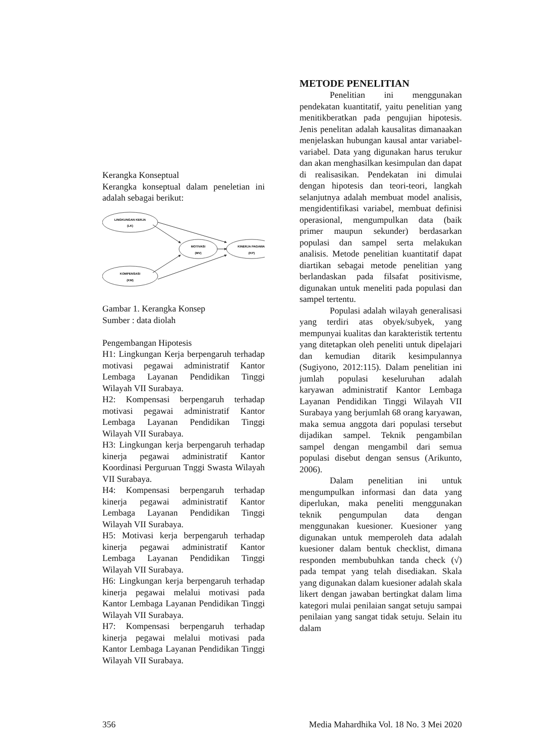Kerangka Konseptual
Kerangka konseptual dalam peneletian ini adalah sebagai berikut:
LINGKUNGAN KERJA
(LK)
MOTIVASI
(MV)
KINERJA PAGAWAI
(KP)
KOMPENSASI
(KM)
Gambar 1. Kerangka Konsep
Sumber : data diolah
Pengembangan Hipotesis
H1: Lingkungan Kerja berpengaruh terhadap motivasi pegawai administratif Kantor Lembaga Layanan Pendidikan Tinggi Wilayah VII Surabaya.
H2: Kompensasi berpengaruh terhadap motivasi pegawai administratif Kantor Lembaga Layanan Pendidikan Tinggi Wilayah VII Surabaya.
H3: Lingkungan kerja berpengaruh terhadap kinerja pegawai administratif Kantor Koordinasi Perguruan Tnggi Swasta Wilayah VII Surabaya.
H4: Kompensasi berpengaruh terhadap kinerja pegawai administratif Kantor Lembaga Layanan Pendidikan Tinggi Wilayah VII Surabaya.
H5: Motivasi kerja berpengaruh terhadap kinerja pegawai administratif Kantor Lembaga Layanan Pendidikan Tinggi Wilayah VII Surabaya.
H6: Lingkungan kerja berpengaruh terhadap kinerja pegawai melalui motivasi pada Kantor Lembaga Layanan Pendidikan Tinggi Wilayah VII Surabaya.
H7: Kompensasi berpengaruh terhadap kinerja pegawai melalui motivasi pada Kantor Lembaga Layanan Pendidikan Tinggi Wilayah VII Surabaya.
METODE PENELITIAN
Penelitian ini menggunakan pendekatan kuantitatif, yaitu penelitian yang menitikberatkan pada pengujian hipotesis. Jenis penelitan adalah kausalitas dimanaakan menjelaskan hubungan kausal antar variabel-variabel. Data yang digunakan harus terukur dan akan menghasilkan kesimpulan dan dapat di realisasikan. Pendekatan ini dimulai dengan hipotesis dan teori-teori, langkah selanjutnya adalah membuat model analisis, mengidentifikasi variabel, membuat definisi operasional, mengumpulkan data (baik primer maupun sekunder) berdasarkan populasi dan sampel serta melakukan analisis. Metode penelitian kuantitatif dapat diartikan sebagai metode penelitian yang berlandaskan pada filsafat positivisme, digunakan untuk meneliti pada populasi dan sampel tertentu.
Populasi adalah wilayah generalisasi yang terdiri atas obyek/subyek, yang mempunyai kualitas dan karakteristik tertentu yang ditetapkan oleh peneliti untuk dipelajari dan kemudian ditarik kesimpulannya (Sugiyono, 2012:115). Dalam penelitian ini jumlah populasi keseluruhan adalah karyawan administratif Kantor Lembaga Layanan Pendidikan Tinggi Wilayah VII Surabaya yang berjumlah 68 orang karyawan, maka semua anggota dari populasi tersebut dijadikan sampel. Teknik pengambilan sampel dengan mengambil dari semua populasi disebut dengan sensus (Arikunto, 2006).
Dalam penelitian ini untuk mengumpulkan informasi dan data yang diperlukan, maka peneliti menggunakan teknik pengumpulan data dengan menggunakan kuesioner. Kuesioner yang digunakan untuk memperoleh data adalah kuesioner dalam bentuk checklist, dimana responden membubuhkan tanda check (√) pada tempat yang telah disediakan. Skala yang digunakan dalam kuesioner adalah skala likert dengan jawaban bertingkat dalam lima kategori mulai penilaian sangat setuju sampai penilaian yang sangat tidak setuju. Selain itu dalam
356 Media Mahardhika Vol. 18 No. 3 Mei 2020